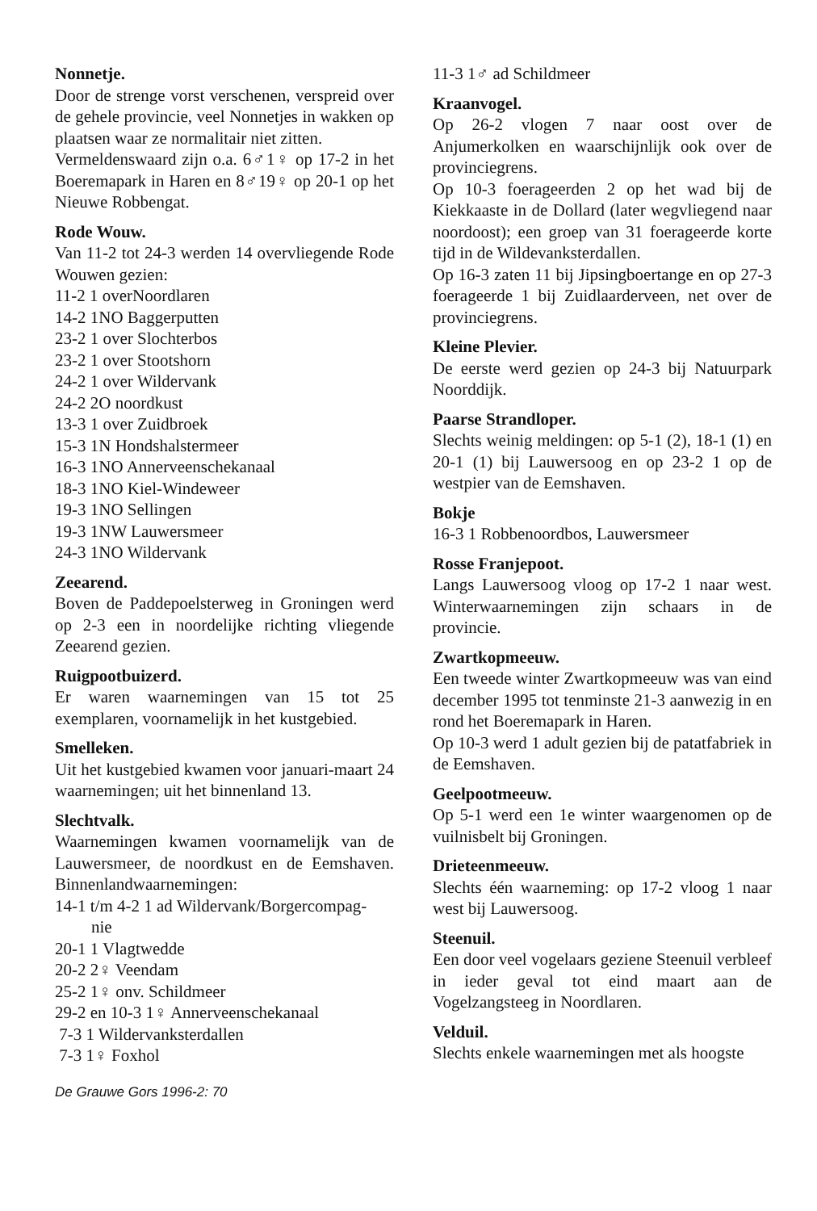Nonnetje.
Door de strenge vorst verschenen, verspreid over de gehele provincie, veel Nonnetjes in wakken op plaatsen waar ze normalitair niet zitten.
Vermeldenswaard zijn o.a. 6♂1♀ op 17-2 in het Boeremapark in Haren en 8♂19♀ op 20-1 op het Nieuwe Robbengat.
Rode Wouw.
Van 11-2 tot 24-3 werden 14 overvliegende Rode Wouwen gezien:
11-2 1 overNoordlaren
14-2 1NO Baggerputten
23-2 1 over Slochterbos
23-2 1 over Stootshorn
24-2 1 over Wildervank
24-2 2O noordkust
13-3 1 over Zuidbroek
15-3 1N Hondshalstermeer
16-3 1NO Annerveenschekanaal
18-3 1NO Kiel-Windeweer
19-3 1NO Sellingen
19-3 1NW Lauwersmeer
24-3 1NO Wildervank
Zeearend.
Boven de Paddepoelsterweg in Groningen werd op 2-3 een in noordelijke richting vliegende Zeearend gezien.
Ruigpootbuizerd.
Er waren waarnemingen van 15 tot 25 exemplaren, voornamelijk in het kustgebied.
Smelleken.
Uit het kustgebied kwamen voor januari-maart 24 waarnemingen; uit het binnenland 13.
Slechtvalk.
Waarnemingen kwamen voornamelijk van de Lauwersmeer, de noordkust en de Eemshaven. Binnenlandwaarnemingen:
14-1 t/m 4-2 1 ad Wildervank/Borgercompag-
nie
20-1 1 Vlagtwedde
20-2 2♀ Veendam
25-2 1♀ onv. Schildmeer
29-2 en 10-3 1♀ Annerveenschekanaal
7-3 1 Wildervanksterdallen
7-3 1♀ Foxhol
11-3 1♂ ad Schildmeer
Kraanvogel.
Op 26-2 vlogen 7 naar oost over de Anjumerkolken en waarschijnlijk ook over de provinciegrens.
Op 10-3 foerageerden 2 op het wad bij de Kiekkaaste in de Dollard (later wegvliegend naar noordoost); een groep van 31 foerageerde korte tijd in de Wildevanksterdallen.
Op 16-3 zaten 11 bij Jipsingboertange en op 27-3 foerageerde 1 bij Zuidlaarderveen, net over de provinciegrens.
Kleine Plevier.
De eerste werd gezien op 24-3 bij Natuurpark Noorddijk.
Paarse Strandloper.
Slechts weinig meldingen: op 5-1 (2), 18-1 (1) en 20-1 (1) bij Lauwersoog en op 23-2 1 op de westpier van de Eemshaven.
Bokje
16-3 1 Robbenoordbos, Lauwersmeer
Rosse Franjepoot.
Langs Lauwersoog vloog op 17-2 1 naar west. Winterwaarnemingen zijn schaars in de provincie.
Zwartkopmeeuw.
Een tweede winter Zwartkopmeeuw was van eind december 1995 tot tenminste 21-3 aanwezig in en rond het Boeremapark in Haren.
Op 10-3 werd 1 adult gezien bij de patatfabriek in de Eemshaven.
Geelpootmeeuw.
Op 5-1 werd een 1e winter waargenomen op de vuilnisbelt bij Groningen.
Drieteenmeeuw.
Slechts één waarneming: op 17-2 vloog 1 naar west bij Lauwersoog.
Steenuil.
Een door veel vogelaars geziene Steenuil verbleef in ieder geval tot eind maart aan de Vogelzangsteeg in Noordlaren.
Velduil.
Slechts enkele waarnemingen met als hoogste
De Grauwe Gors 1996-2: 70